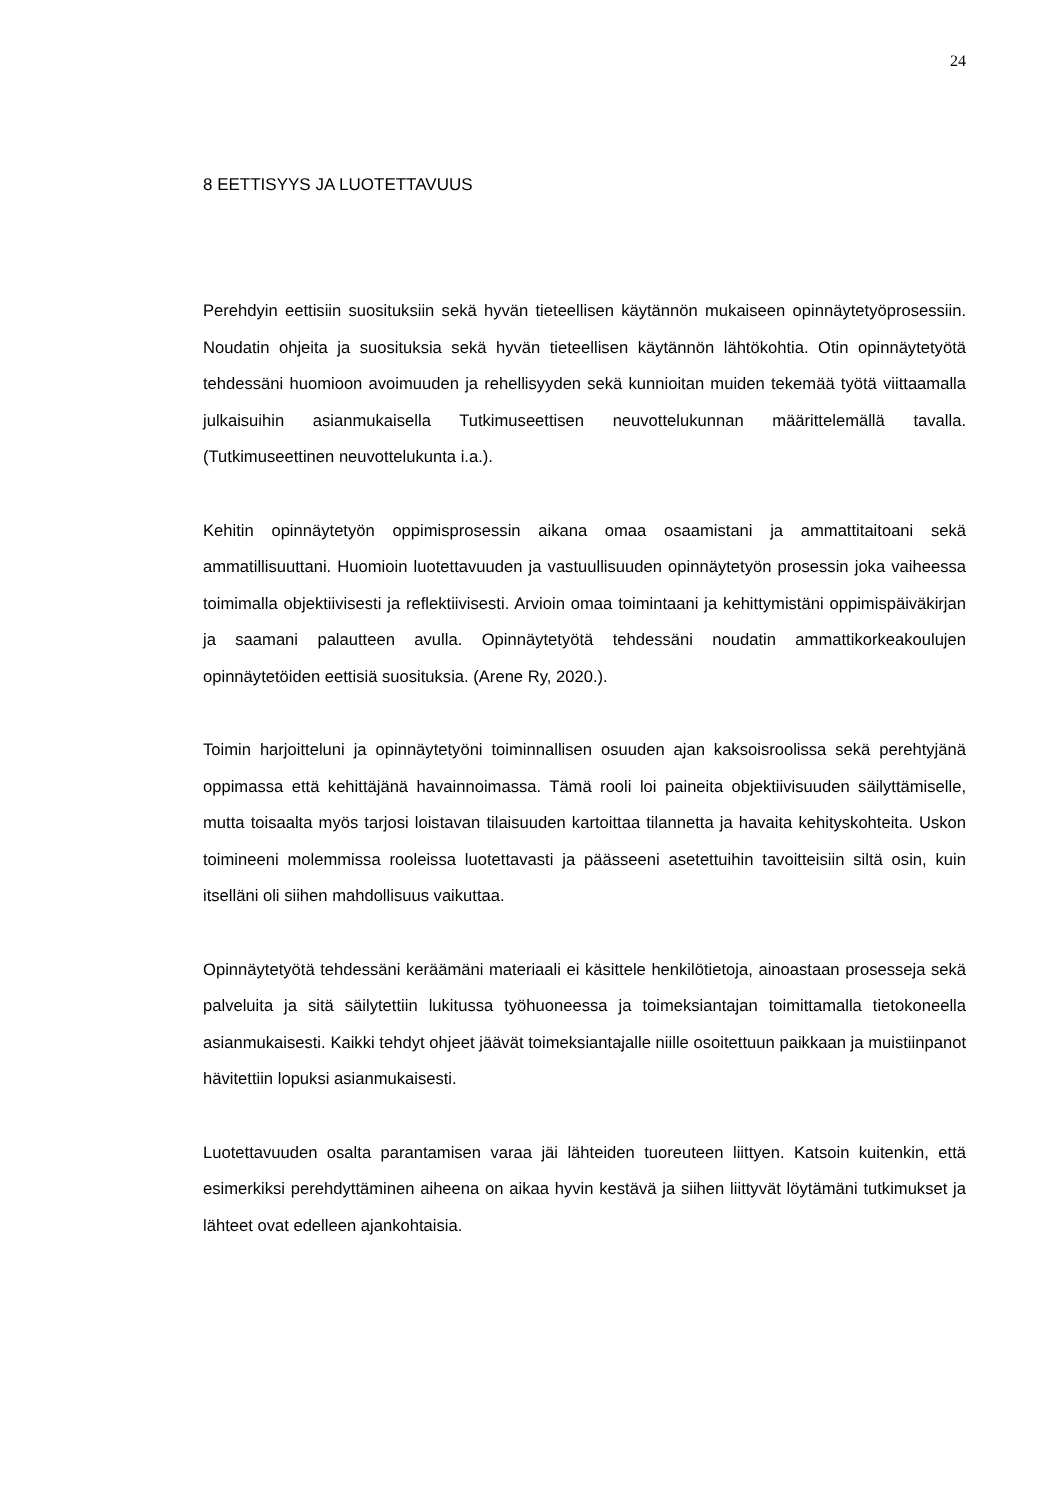24
8 EETTISYYS JA LUOTETTAVUUS
Perehdyin eettisiin suosituksiin sekä hyvän tieteellisen käytännön mukaiseen opinnäytetyöprosessiin. Noudatin ohjeita ja suosituksia sekä hyvän tieteellisen käytännön lähtökohtia. Otin opinnäytetyötä tehdessäni huomioon avoimuuden ja rehellisyyden sekä kunnioitan muiden tekemää työtä viittaamalla julkaisuihin asianmukaisella Tutkimuseettisen neuvottelukunnan määrittelemällä tavalla. (Tutkimuseettinen neuvottelukunta i.a.).
Kehitin opinnäytetyön oppimisprosessin aikana omaa osaamistani ja ammattitaitoani sekä ammatillisuuttani. Huomioin luotettavuuden ja vastuullisuuden opinnäytetyön prosessin joka vaiheessa toimimalla objektiivisesti ja reflektiivisesti. Arvioin omaa toimintaani ja kehittymistäni oppimispäiväkirjan ja saamani palautteen avulla. Opinnäytetyötä tehdessäni noudatin ammattikorkeakoulujen opinnäytetöiden eettisiä suosituksia. (Arene Ry, 2020.).
Toimin harjoitteluni ja opinnäytetyöni toiminnallisen osuuden ajan kaksoisroolissa sekä perehtyjänä oppimassa että kehittäjänä havainnoimassa. Tämä rooli loi paineita objektiivisuuden säilyttämiselle, mutta toisaalta myös tarjosi loistavan tilaisuuden kartoittaa tilannetta ja havaita kehityskohteita. Uskon toimineeni molemmissa rooleissa luotettavasti ja päässeeni asetettuihin tavoitteisiin siltä osin, kuin itselläni oli siihen mahdollisuus vaikuttaa.
Opinnäytetyötä tehdessäni keräämäni materiaali ei käsittele henkilötietoja, ainoastaan prosesseja sekä palveluita ja sitä säilytettiin lukitussa työhuoneessa ja toimeksiantajan toimittamalla tietokoneella asianmukaisesti. Kaikki tehdyt ohjeet jäävät toimeksiantajalle niille osoitettuun paikkaan ja muistiinpanot hävitettiin lopuksi asianmukaisesti.
Luotettavuuden osalta parantamisen varaa jäi lähteiden tuoreuteen liittyen. Katsoin kuitenkin, että esimerkiksi perehdyttäminen aiheena on aikaa hyvin kestävä ja siihen liittyvät löytämäni tutkimukset ja lähteet ovat edelleen ajankohtaisia.